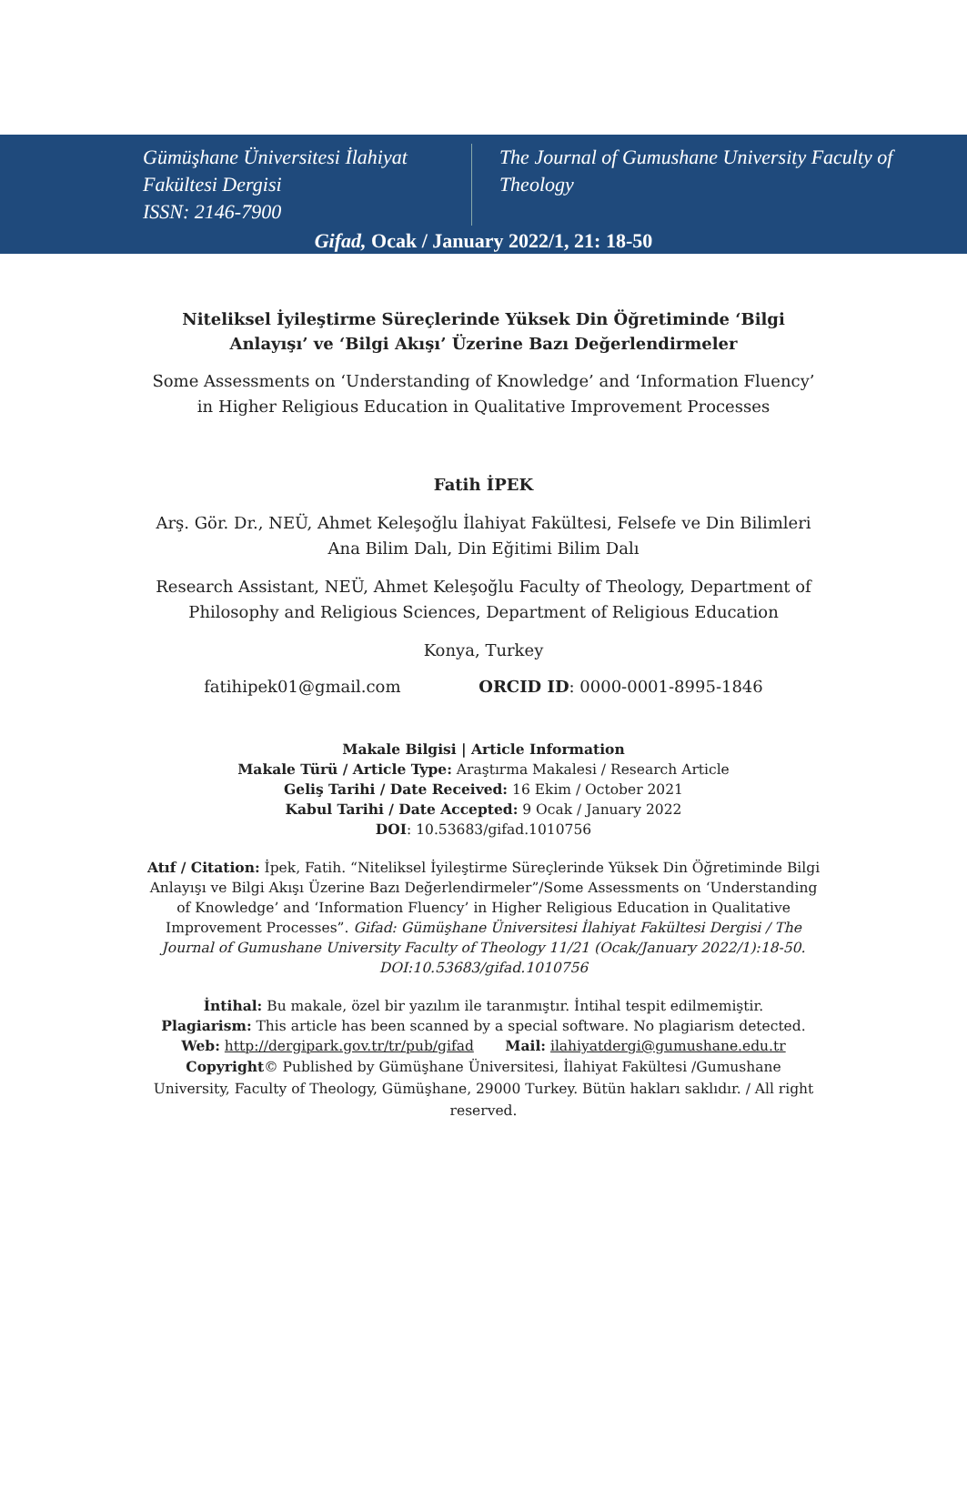Gümüşhane Üniversitesi İlahiyat Fakültesi Dergisi
ISSN: 2146-7900
The Journal of Gumushane University Faculty of Theology
Gifad, Ocak / January 2022/1, 21: 18-50
Niteliksel İyileştirme Süreçlerinde Yüksek Din Öğretiminde ‘Bilgi Anlayışı’ ve ‘Bilgi Akışı’ Üzerine Bazı Değerlendirmeler
Some Assessments on ‘Understanding of Knowledge’ and ‘Information Fluency’ in Higher Religious Education in Qualitative Improvement Processes
Fatih İPEK
Arş. Gör. Dr., NEÜ, Ahmet Keleşoğlu İlahiyat Fakültesi, Felsefe ve Din Bilimleri Ana Bilim Dalı, Din Eğitimi Bilim Dalı
Research Assistant, NEÜ, Ahmet Keleşoğlu Faculty of Theology, Department of Philosophy and Religious Sciences, Department of Religious Education
Konya, Turkey
fatihipek01@gmail.com ORCID ID: 0000-0001-8995-1846
Makale Bilgisi | Article Information
Makale Türü / Article Type: Araştırma Makalesi / Research Article
Geliş Tarihi / Date Received: 16 Ekim / October 2021
Kabul Tarihi / Date Accepted: 9 Ocak / January 2022
DOI: 10.53683/gifad.1010756
Atıf / Citation: İpek, Fatih. “Niteliksel İyileştirme Süreçlerinde Yüksek Din Öğretiminde Bilgi Anlayışı ve Bilgi Akışı Üzerine Bazı Değerlendirmeler”/Some Assessments on ‘Understanding of Knowledge’ and ‘Information Fluency’ in Higher Religious Education in Qualitative Improvement Processes”. Gifad: Gümüşhane Üniversitesi İlahiyat Fakültesi Dergisi / The Journal of Gumushane University Faculty of Theology 11/21 (Ocak/January 2022/1):18-50. DOI:10.53683/gifad.1010756
İntihal: Bu makale, özel bir yazılım ile taranmıştır. İntihal tespit edilmemiştir.
Plagiarism: This article has been scanned by a special software. No plagiarism detected.
Web: http://dergipark.gov.tr/tr/pub/gifad Mail: ilahiyatdergi@gumushane.edu.tr
Copyright© Published by Gümüşhane Üniversitesi, İlahiyat Fakültesi /Gumushane University, Faculty of Theology, Gümüşhane, 29000 Turkey. Bütün hakları saklıdır. / All right reserved.